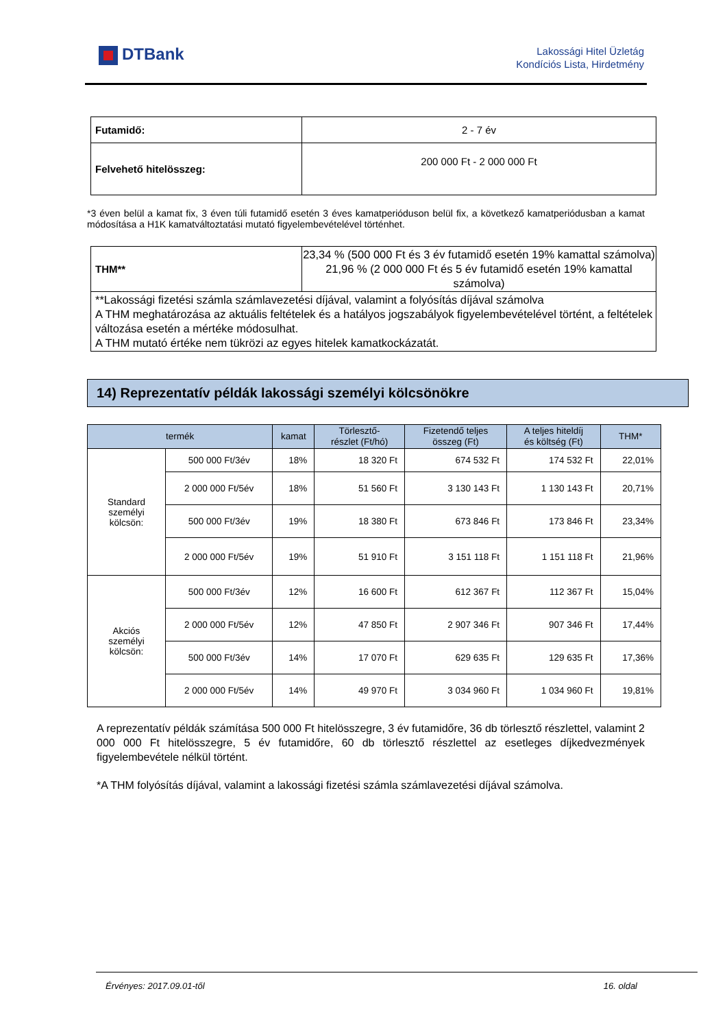DTBank
Lakossági Hitel Üzletág
Kondíciós Lista, Hirdetmény
| Futamidő: | 2 - 7 év |
| Felvehető hitelösszeg: | 200 000 Ft - 2 000 000 Ft |
*3 éven belül a kamat fix, 3 éven túli futamidő esetén 3 éves kamatperióduson belül fix, a következő kamatperiódusban a kamat módosítása a H1K kamatváltoztatási mutató figyelembevételével történhet.
| THM** | 23,34 % (500 000 Ft és 3 év futamidő esetén 19% kamattal számolva) 21,96 % (2 000 000 Ft és 5 év futamidő esetén 19% kamattal számolva) |
| **Lakossági fizetési számla számlavezetési díjával, valamint a folyósítás díjával számolva A THM meghatározása az aktuális feltételek és a hatályos jogszabályok figyelembevételével történt, a feltételek változása esetén a mértéke módosulhat. A THM mutató értéke nem tükrözi az egyes hitelek kamatkockázatát. | |
14) Reprezentatív példák lakossági személyi kölcsönökre
| termék | | kamat | Törlesztő- részlet (Ft/hó) | Fizetendő teljes összeg (Ft) | A teljes hiteldíj és költség (Ft) | THM* |
| --- | --- | --- | --- | --- | --- | --- |
| Standard személyi kölcsön: | 500 000 Ft/3év | 18% | 18 320 Ft | 674 532 Ft | 174 532 Ft | 22,01% |
| | 2 000 000 Ft/5év | 18% | 51 560 Ft | 3 130 143 Ft | 1 130 143 Ft | 20,71% |
| | 500 000 Ft/3év | 19% | 18 380 Ft | 673 846 Ft | 173 846 Ft | 23,34% |
| | 2 000 000 Ft/5év | 19% | 51 910 Ft | 3 151 118 Ft | 1 151 118 Ft | 21,96% |
| Akciós személyi kölcsön: | 500 000 Ft/3év | 12% | 16 600 Ft | 612 367 Ft | 112 367 Ft | 15,04% |
| | 2 000 000 Ft/5év | 12% | 47 850 Ft | 2 907 346 Ft | 907 346 Ft | 17,44% |
| | 500 000 Ft/3év | 14% | 17 070 Ft | 629 635 Ft | 129 635 Ft | 17,36% |
| | 2 000 000 Ft/5év | 14% | 49 970 Ft | 3 034 960 Ft | 1 034 960 Ft | 19,81% |
A reprezentatív példák számítása 500 000 Ft hitelösszegre, 3 év futamidőre, 36 db törlesztő részlettel, valamint 2 000 000 Ft hitelösszegre, 5 év futamidőre, 60 db törlesztő részlettel az esetleges díjkedvezmények figyelembevétele nélkül történt.
*A THM folyósítás díjával, valamint a lakossági fizetési számla számlavezetési díjával számolva.
Érvényes: 2017.09.01-től 16. oldal